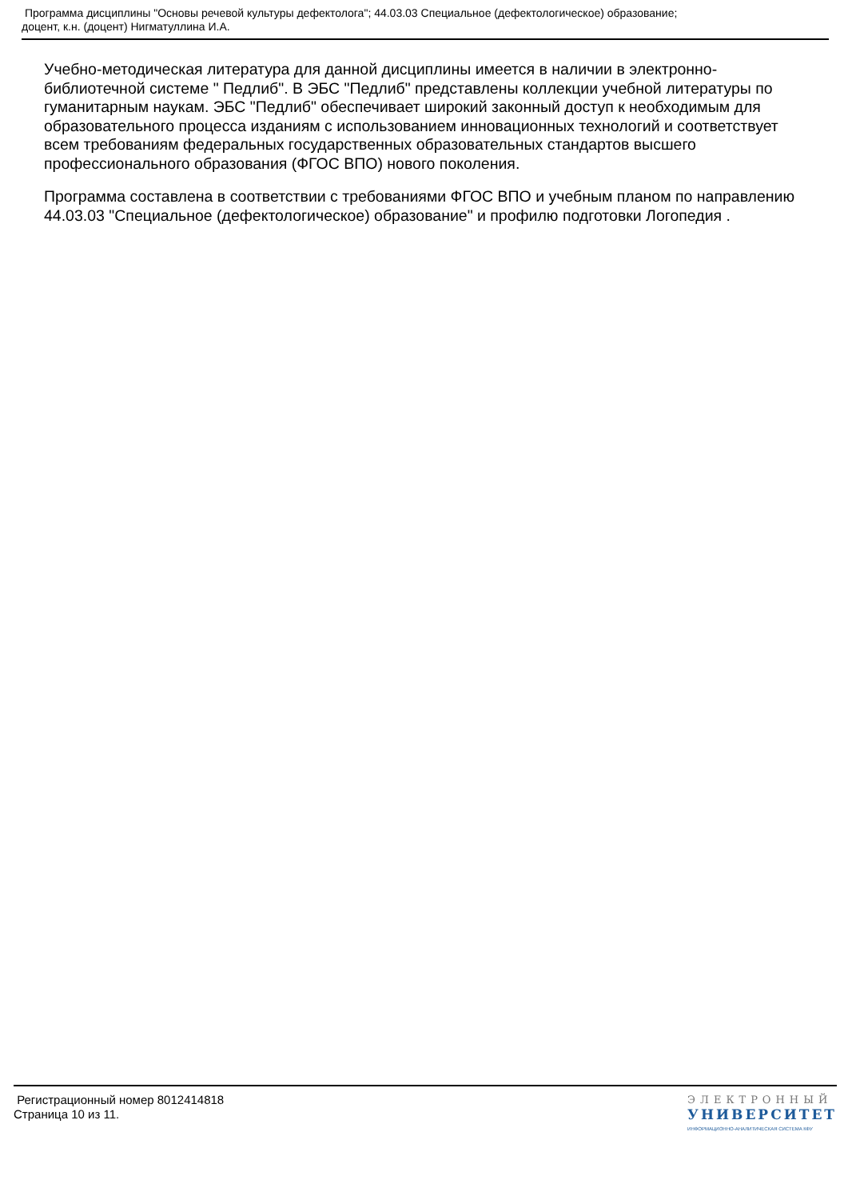Программа дисциплины "Основы речевой культуры дефектолога"; 44.03.03 Специальное (дефектологическое) образование;
доцент, к.н. (доцент) Нигматуллина И.А.
Учебно-методическая литература для данной дисциплины имеется в наличии в электронно-библиотечной системе " Педлиб". В ЭБС "Педлиб" представлены коллекции учебной литературы по гуманитарным наукам. ЭБС "Педлиб" обеспечивает широкий законный доступ к необходимым для образовательного процесса изданиям с использованием инновационных технологий и соответствует всем требованиям федеральных государственных образовательных стандартов высшего профессионального образования (ФГОС ВПО) нового поколения.
Программа составлена в соответствии с требованиями ФГОС ВПО и учебным планом по направлению 44.03.03 "Специальное (дефектологическое) образование" и профилю подготовки Логопедия .
Регистрационный номер 8012414818
Страница 10 из 11.
ЭЛЕКТРОННЫЙ
УНИВЕРСИТЕТ
ИНФОРМАЦИОННО-АНАЛИТИЧЕСКАЯ СИСТЕМА КФУ